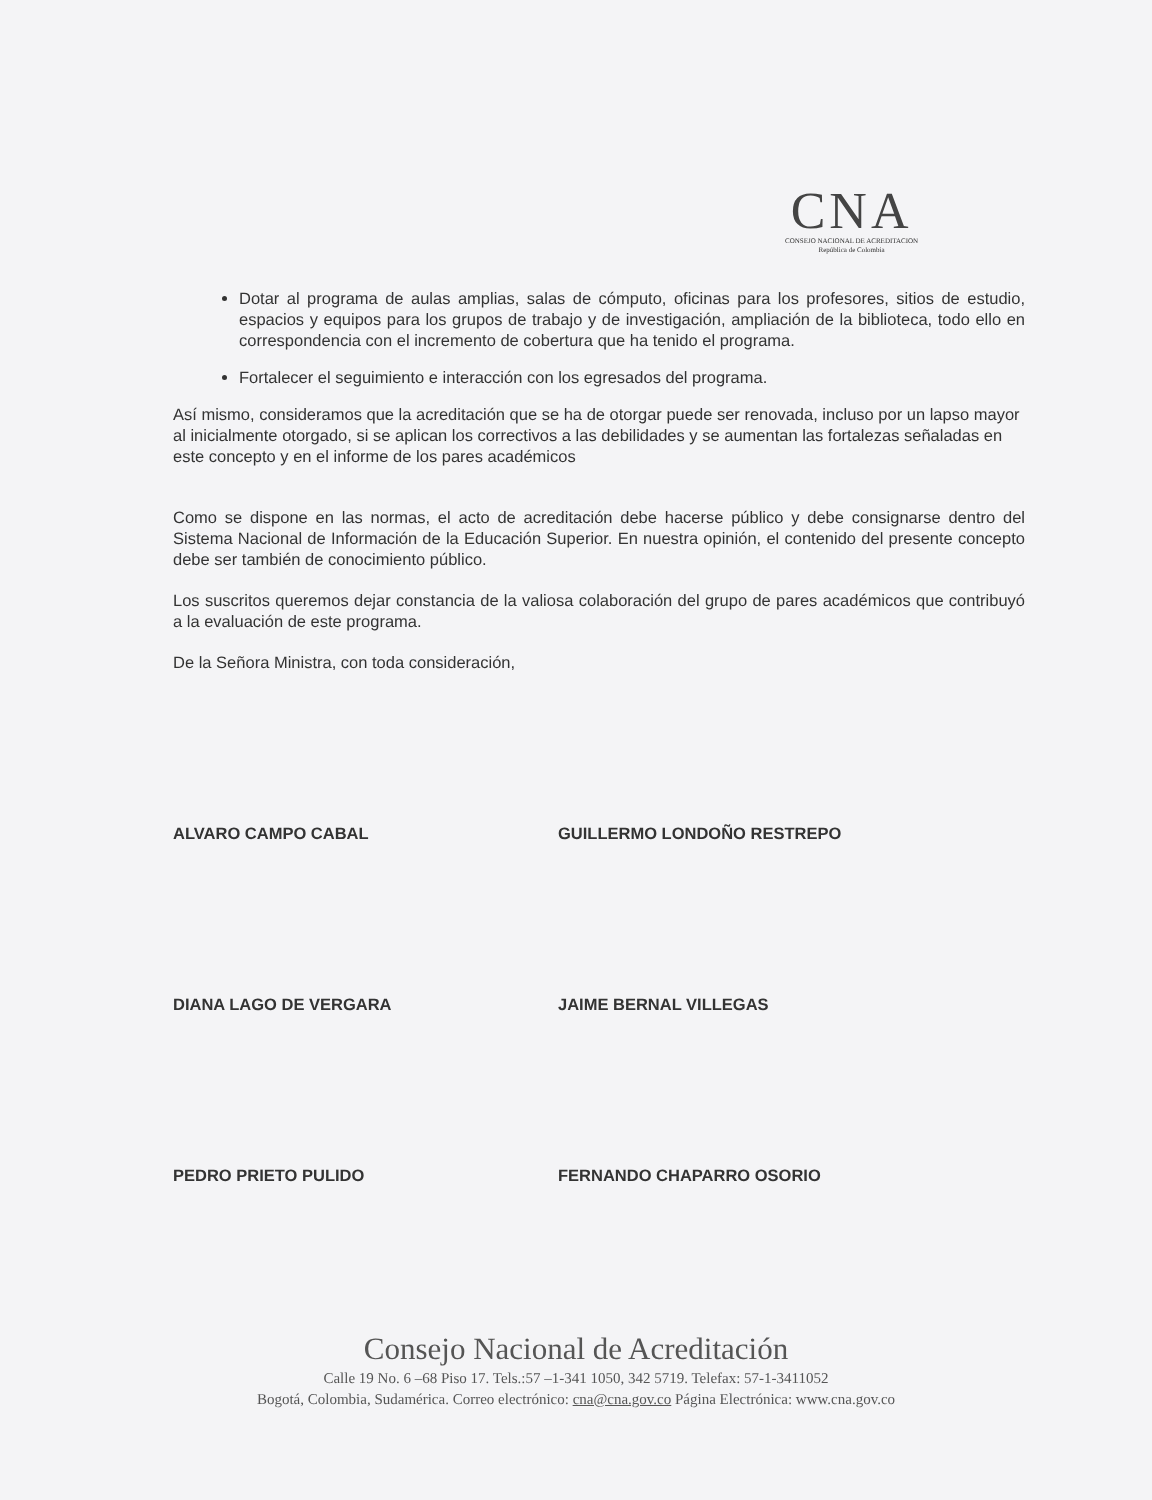CNA
CONSEJO NACIONAL DE ACREDITACION
República de Colombia
Dotar al programa de aulas amplias, salas de cómputo, oficinas para los profesores, sitios de estudio, espacios y equipos para los grupos de trabajo y de investigación, ampliación de la biblioteca, todo ello en correspondencia con el incremento de cobertura que ha tenido el programa.
Fortalecer el seguimiento e interacción con los egresados del programa.
Así mismo, consideramos que la acreditación que se ha de otorgar puede ser renovada, incluso por un lapso mayor al inicialmente otorgado, si se aplican los correctivos a las debilidades y se aumentan las fortalezas señaladas en este concepto y en el informe de los pares académicos
Como se dispone en las normas, el acto de acreditación debe hacerse público y debe consignarse dentro del Sistema Nacional de Información de la Educación Superior. En nuestra opinión, el contenido del presente concepto debe ser también de conocimiento público.
Los suscritos queremos dejar constancia de la valiosa colaboración del grupo de pares académicos que contribuyó a la evaluación de este programa.
De la Señora Ministra, con toda consideración,
ALVARO CAMPO CABAL GUILLERMO LONDOÑO RESTREPO
DIANA LAGO DE VERGARA JAIME BERNAL VILLEGAS
PEDRO PRIETO PULIDO FERNANDO CHAPARRO OSORIO
Consejo Nacional de Acreditación
Calle 19 No. 6 –68 Piso 17. Tels.:57 –1-341 1050, 342 5719. Telefax: 57-1-3411052
Bogotá, Colombia, Sudamérica. Correo electrónico: cna@cna.gov.co Página Electrónica: www.cna.gov.co